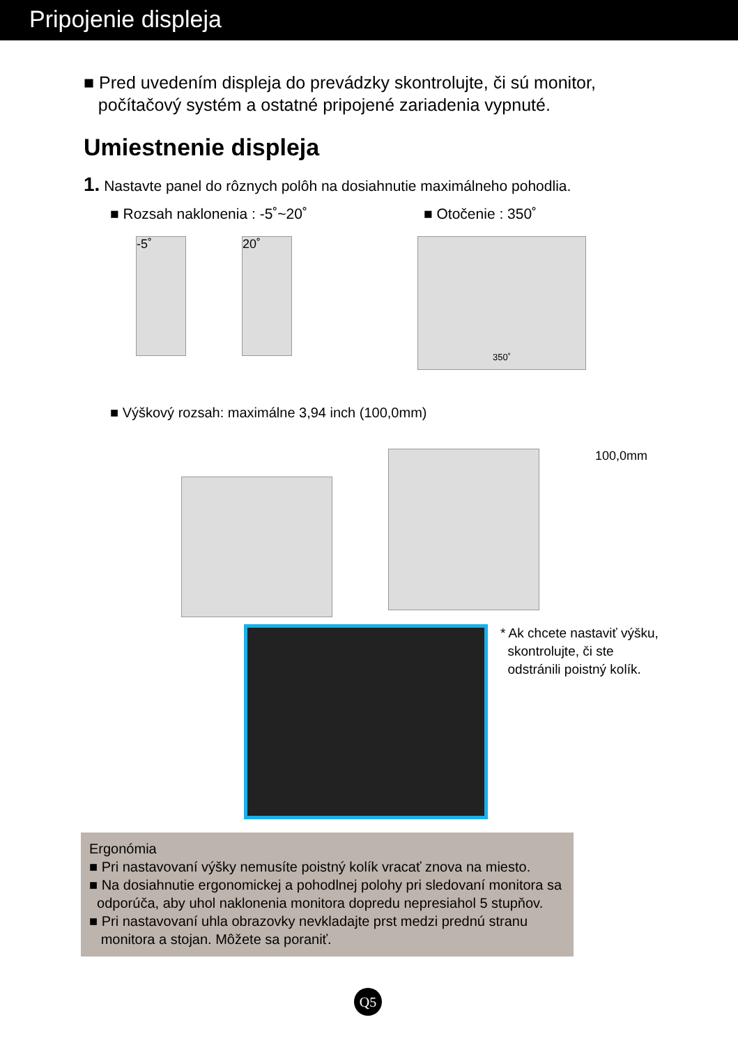Pripojenie displeja
■ Pred uvedením displeja do prevádzky skontrolujte, či sú monitor,
počítačový systém a ostatné pripojené zariadenia vypnuté.
Umiestnenie displeja
1. Nastavte panel do rôznych polôh na dosiahnutie maximálneho pohodlia.
■ Rozsah naklonenia : -5˚~20˚ ■ Otočenie : 350˚
-5˚ 20˚
350˚
■ Výškový rozsah: maximálne 3,94 inch (100,0mm)
100,0mm
* Ak chcete nastaviť výšku,
skontrolujte, či ste
odstránili poistný kolík.
Ergonómia
■ Pri nastavovaní výšky nemusíte poistný kolík vracať znova na miesto.
■ Na dosiahnutie ergonomickej a pohodlnej polohy pri sledovaní monitora sa
odporúča, aby uhol naklonenia monitora dopredu nepresiahol 5 stupňov.
■ Pri nastavovaní uhla obrazovky nevkladajte prst medzi prednú stranu
monitora a stojan. Môžete sa poraniť.
Q5